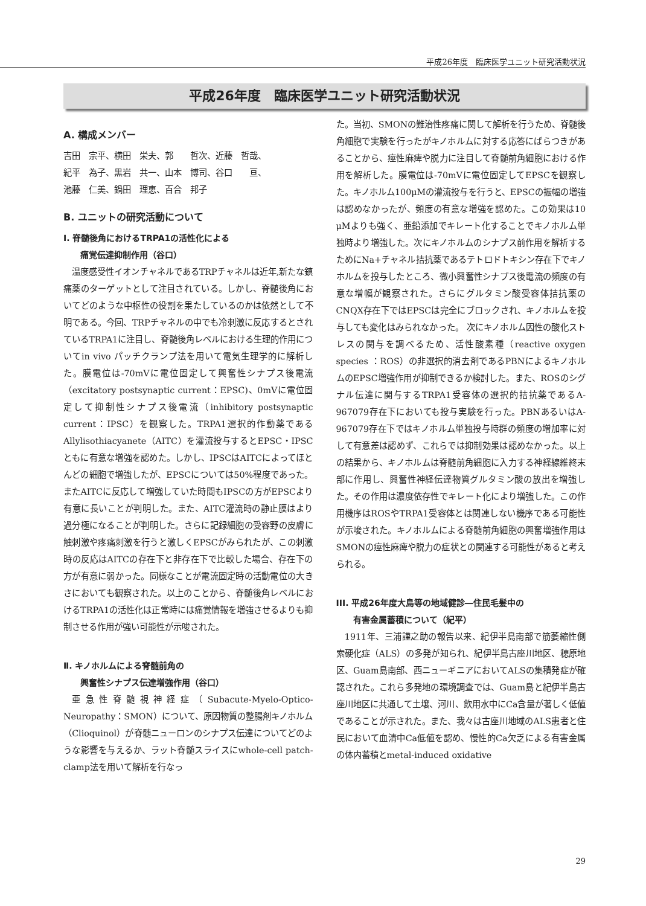平成26年度　臨床医学ユニット研究活動状況
平成26年度　臨床医学ユニット研究活動状況
A. 構成メンバー
吉田　宗平、横田　栄夫、郭　　哲次、近藤　哲哉、
紀平　為子、黒岩　共一、山本　博司、谷口　　亘、
池藤　仁美、鍋田　理恵、百合　邦子
B. ユニットの研究活動について
Ⅰ. 脊髄後角におけるTRPA1の活性化による
　　痛覚伝達抑制作用（谷口）
温度感受性イオンチャネルであるTRPチャネルは近年,新たな鎮痛薬のターゲットとして注目されている。しかし、脊髄後角においてどのような中枢性の役割を果たしているのかは依然として不明である。今回、TRPチャネルの中でも冷刺激に反応するとされているTRPA1に注目し、脊髄後角レベルにおける生理的作用についてin vivo パッチクランプ法を用いて電気生理学的に解析した。膜電位は-70mVに電位固定して興奮性シナプス後電流（excitatory postsynaptic current：EPSC)、0mVに電位固定して抑制性シナプス後電流（inhibitory postsynaptic current：IPSC）を観察した。TRPA1選択的作動薬であるAllylisothiacyanete（AITC）を灌流投与するとEPSC・IPSCともに有意な増強を認めた。しかし、IPSCはAITCによってほとんどの細胞で増強したが、EPSCについては50%程度であった。またAITCに反応して増強していた時間もIPSCの方がEPSCより有意に長いことが判明した。また、AITC灌流時の静止膜はより過分極になることが判明した。さらに記録細胞の受容野の皮膚に触刺激や疼痛刺激を行うと激しくEPSCがみられたが、この刺激時の反応はAITCの存在下と非存在下で比較した場合、存在下の方が有意に弱かった。同様なことが電流固定時の活動電位の大きさにおいても観察された。以上のことから、脊髄後角レベルにおけるTRPA1の活性化は正常時には痛覚情報を増強させるよりも抑制させる作用が強い可能性が示唆された。
Ⅱ. キノホルムによる脊髄前角の
　　興奮性シナプス伝達増強作用（谷口）
亜急性脊髄視神経症（Subacute-Myelo-Optico-Neuropathy：SMON）について、原因物質の整腸剤キノホルム（Clioquinol）が脊髄ニューロンのシナプス伝達についてどのような影響を与えるか、ラット脊髄スライスにwhole-cell patch-clamp法を用いて解析を行なっ
た。当初、SMONの難治性疼痛に関して解析を行うため、脊髄後角細胞で実験を行ったがキノホルムに対する応答にばらつきがあることから、痙性麻痺や脱力に注目して脊髄前角細胞における作用を解析した。膜電位は-70mVに電位固定してEPSCを観察した。キノホルム100μMの灌流投与を行うと、EPSCの振幅の増強は認めなかったが、頻度の有意な増強を認めた。この効果は10 μMよりも強く、亜鉛添加でキレート化することでキノホルム単独時より増強した。次にキノホルムのシナプス前作用を解析するためにNa+チャネル拮抗薬であるテトロドトキシン存在下でキノホルムを投与したところ、微小興奮性シナプス後電流の頻度の有意な増幅が観察された。さらにグルタミン酸受容体拮抗薬のCNQX存在下ではEPSCは完全にブロックされ、キノホルムを投与しても変化はみられなかった。 次にキノホルム因性の酸化ストレスの関与を調べるため、活性酸素種（reactive oxygen species ：ROS）の非選択的消去剤であるPBNによるキノホルムのEPSC増強作用が抑制できるか検討した。また、ROSのシグナル伝達に関与するTRPA1受容体の選択的拮抗薬であるA-967079存在下においても投与実験を行った。PBNあるいはA-967079存在下ではキノホルム単独投与時群の頻度の増加率に対して有意差は認めず、これらでは抑制効果は認めなかった。以上の結果から、キノホルムは脊髄前角細胞に入力する神経線維終末部に作用し、興奮性神経伝達物質グルタミン酸の放出を増強した。その作用は濃度依存性でキレート化により増強した。この作用機序はROSやTRPA1受容体とは関連しない機序である可能性が示唆された。キノホルムによる脊髄前角細胞の興奮増強作用はSMONの痙性麻痺や脱力の症状との関連する可能性があると考えられる。
III. 平成26年度大島等の地域健診―住民毛髪中の
　　有害金属蓄積について（紀平）
1911年、三浦謹之助の報告以来、紀伊半島南部で筋萎縮性側索硬化症（ALS）の多発が知られ、紀伊半島古座川地区、穂原地区、Guam島南部、西ニューギニアにおいてALSの集積発症が確認された。これら多発地の環境調査では、Guam島と紀伊半島古座川地区に共通して土壌、河川、飲用水中にCa含量が著しく低値であることが示された。また、我々は古座川地域のALS患者と住民において血清中Ca低値を認め、慢性的Ca欠乏による有害金属の体内蓄積とmetal-induced oxidative
29